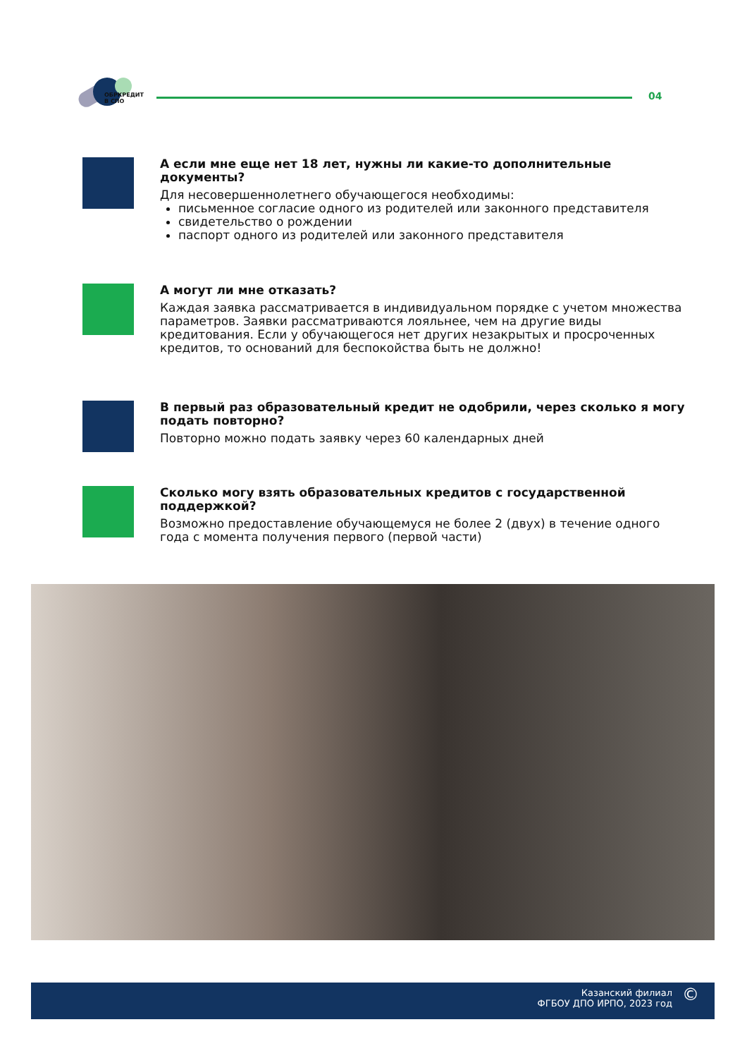ОБРКРЕДИТ
В СПО
04
А если мне еще нет 18 лет, нужны ли какие-то дополнительные документы?
Для несовершеннолетнего обучающегося необходимы:
письменное согласие одного из родителей или законного представителя
свидетельство о рождении
паспорт одного из родителей или законного представителя
А могут ли мне отказать?
Каждая заявка рассматривается в индивидуальном порядке с учетом множества параметров. Заявки рассматриваются лояльнее, чем на другие виды кредитования. Если у обучающегося нет других незакрытых и просроченных кредитов, то оснований для беспокойства быть не должно!
В первый раз образовательный кредит не одобрили, через сколько я могу подать повторно?
Повторно можно подать заявку через 60 календарных дней
Сколько могу взять образовательных кредитов с государственной поддержкой?
Возможно предоставление обучающемуся не более 2 (двух) в течение одного года с момента получения первого (первой части)
Казанский филиал
ФГБОУ ДПО ИРПО, 2023 год
©